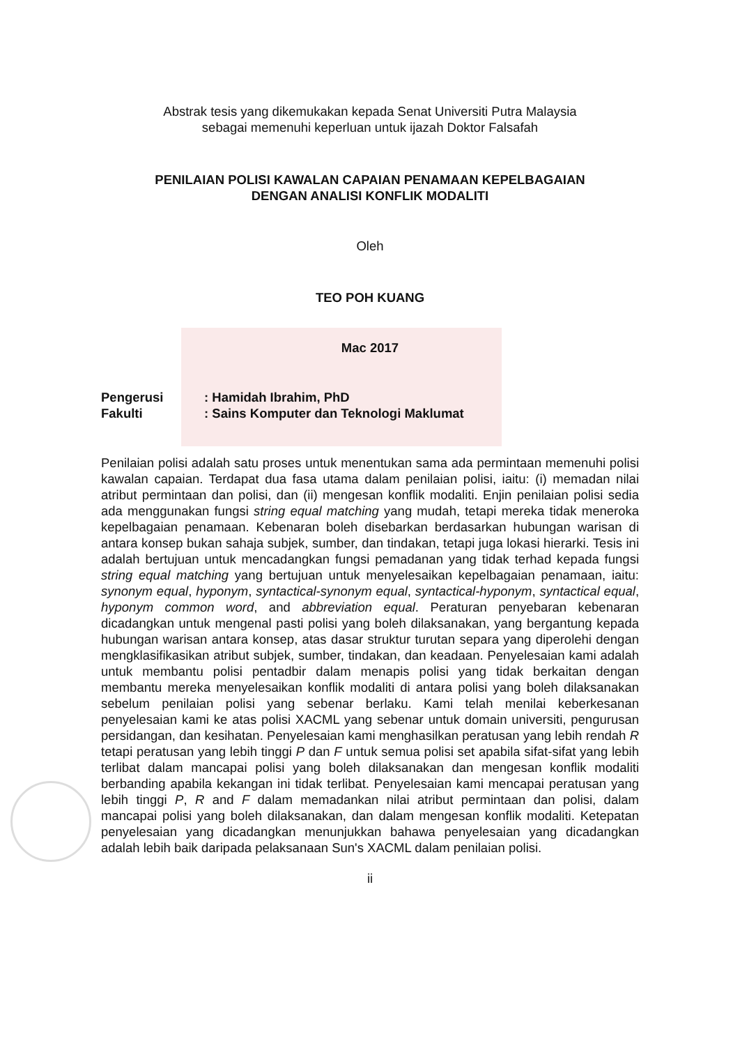Abstrak tesis yang dikemukakan kepada Senat Universiti Putra Malaysia
sebagai memenuhi keperluan untuk ijazah Doktor Falsafah
PENILAIAN POLISI KAWALAN CAPAIAN PENAMAAN KEPELBAGAIAN
DENGAN ANALISI KONFLIK MODALITI
Oleh
TEO POH KUANG
Mac 2017
Pengerusi: Hamidah Ibrahim, PhD
Fakulti: Sains Komputer dan Teknologi Maklumat
Penilaian polisi adalah satu proses untuk menentukan sama ada permintaan memenuhi polisi kawalan capaian. Terdapat dua fasa utama dalam penilaian polisi, iaitu: (i) memadan nilai atribut permintaan dan polisi, dan (ii) mengesan konflik modaliti. Enjin penilaian polisi sedia ada menggunakan fungsi string equal matching yang mudah, tetapi mereka tidak meneroka kepelbagaian penamaan. Kebenaran boleh disebarkan berdasarkan hubungan warisan di antara konsep bukan sahaja subjek, sumber, dan tindakan, tetapi juga lokasi hierarki. Tesis ini adalah bertujuan untuk mencadangkan fungsi pemadanan yang tidak terhad kepada fungsi string equal matching yang bertujuan untuk menyelesaikan kepelbagaian penamaan, iaitu: synonym equal, hyponym, syntactical-synonym equal, syntactical-hyponym, syntactical equal, hyponym common word, and abbreviation equal. Peraturan penyebaran kebenaran dicadangkan untuk mengenal pasti polisi yang boleh dilaksanakan, yang bergantung kepada hubungan warisan antara konsep, atas dasar struktur turutan separa yang diperolehi dengan mengklasifikasikan atribut subjek, sumber, tindakan, dan keadaan. Penyelesaian kami adalah untuk membantu polisi pentadbir dalam menapis polisi yang tidak berkaitan dengan membantu mereka menyelesaikan konflik modaliti di antara polisi yang boleh dilaksanakan sebelum penilaian polisi yang sebenar berlaku. Kami telah menilai keberkesanan penyelesaian kami ke atas polisi XACML yang sebenar untuk domain universiti, pengurusan persidangan, dan kesihatan. Penyelesaian kami menghasilkan peratusan yang lebih rendah R tetapi peratusan yang lebih tinggi P dan F untuk semua polisi set apabila sifat-sifat yang lebih terlibat dalam mancapai polisi yang boleh dilaksanakan dan mengesan konflik modaliti berbanding apabila kekangan ini tidak terlibat. Penyelesaian kami mencapai peratusan yang lebih tinggi P, R and F dalam memadankan nilai atribut permintaan dan polisi, dalam mancapai polisi yang boleh dilaksanakan, dan dalam mengesan konflik modaliti. Ketepatan penyelesaian yang dicadangkan menunjukkan bahawa penyelesaian yang dicadangkan adalah lebih baik daripada pelaksanaan Sun's XACML dalam penilaian polisi.
ii